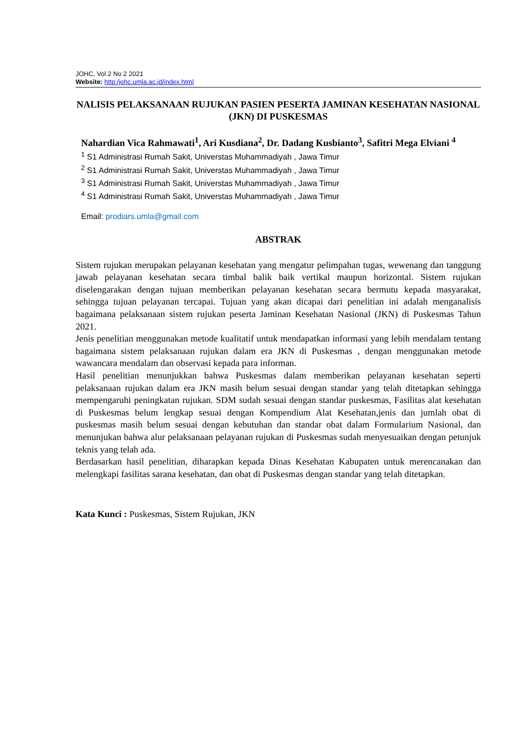JOHC, Vol 2 No 2 2021
Website: http:/johc.umla.ac.id/index.html
NALISIS PELAKSANAAN RUJUKAN PASIEN PESERTA JAMINAN KESEHATAN NASIONAL (JKN) DI PUSKESMAS
Nahardian Vica Rahmawati<sup>1</sup>, Ari Kusdiana<sup>2</sup>, Dr. Dadang Kusbianto<sup>3</sup>, Safitri Mega Elviani <sup>4</sup>
<sup>1</sup> S1 Administrasi Rumah Sakit, Universtas Muhammadiyah , Jawa Timur
<sup>2</sup> S1 Administrasi Rumah Sakit, Universtas Muhammadiyah , Jawa Timur
<sup>3</sup> S1 Administrasi Rumah Sakit, Universtas Muhammadiyah , Jawa Timur
<sup>4</sup> S1 Administrasi Rumah Sakit, Universtas Muhammadiyah , Jawa Timur
Email: prodiars.umla@gmail.com
ABSTRAK
Sistem rujukan merupakan pelayanan kesehatan yang mengatur pelimpahan tugas, wewenang dan tanggung jawab pelayanan kesehatan secara timbal balik baik vertikal maupun horizontal. Sistem rujukan diselengarakan dengan tujuan memberikan pelayanan kesehatan secara bermutu kepada masyarakat, sehingga tujuan pelayanan tercapai. Tujuan yang akan dicapai dari penelitian ini adalah menganalisis bagaimana pelaksanaan sistem rujukan peserta Jaminan Kesehatan Nasional (JKN) di Puskesmas Tahun 2021.
Jenis penelitian menggunakan metode kualitatif untuk mendapatkan informasi yang lebih mendalam tentang bagaimana sistem pelaksanaan rujukan dalam era JKN di Puskesmas , dengan menggunakan metode wawancara mendalam dan observasi kepada para informan.
Hasil penelitian menunjukkan bahwa Puskesmas dalam memberikan pelayanan kesehatan seperti pelaksanaan rujukan dalam era JKN masih belum sesuai dengan standar yang telah ditetapkan sehingga mempengaruhi peningkatan rujukan. SDM sudah sesuai dengan standar puskesmas, Fasilitas alat kesehatan di Puskesmas belum lengkap sesuai dengan Kompendium Alat Kesehatan,jenis dan jumlah obat di puskesmas masih belum sesuai dengan kebutuhan dan standar obat dalam Formularium Nasional, dan menunjukan bahwa alur pelaksanaan pelayanan rujukan di Puskesmas sudah menyesuaikan dengan petunjuk teknis yang telah ada.
Berdasarkan hasil penelitian, diharapkan kepada Dinas Kesehatan Kabupaten untuk merencanakan dan melengkapi fasilitas sarana kesehatan, dan obat di Puskesmas dengan standar yang telah ditetapkan.
Kata Kunci : Puskesmas, Sistem Rujukan, JKN